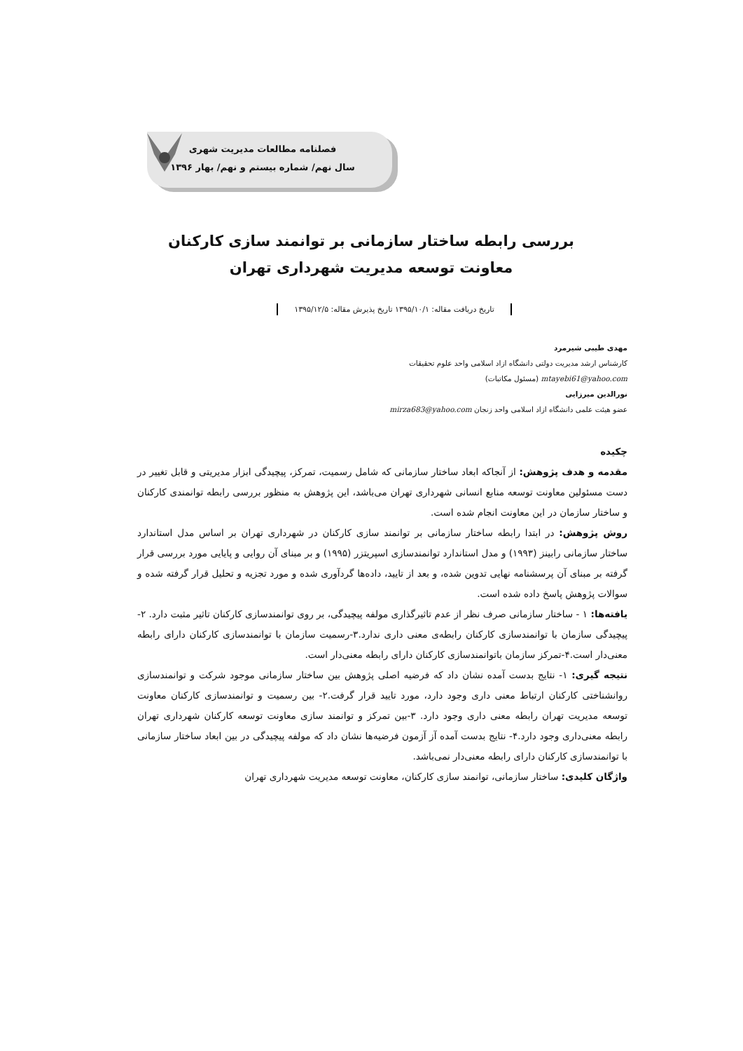فصلنامه مطالعات مدیریت شهری
سال نهم/ شماره بیستم و نهم/ بهار ۱۳۹۶
بررسی رابطه ساختار سازمانی بر توانمند سازی کارکنان
معاونت توسعه مدیریت شهرداری تهران
تاریخ دریافت مقاله: ۱۳۹۵/۱۰/۱ تاریخ پذیرش مقاله: ۱۳۹۵/۱۲/۵
مهدی طیبی شیرمرد
کارشناس ارشد مدیریت دولتی دانشگاه ازاد اسلامی واحد علوم تحقیقات
mtayebi61@yahoo.com (مسئول مکاتبات)
نورالدین میرزایی
عضو هیئت علمی دانشگاه ازاد اسلامی واحد زنجان mirza683@yahoo.com
چکیده
مقدمه و هدف پژوهش: از آنجاکه ابعاد ساختار سازمانی که شامل رسمیت، تمرکز، پیچیدگی ابزار مدیریتی و قابل تغییر در دست مسئولین معاونت توسعه منابع انسانی شهرداری تهران می‌باشد، این پژوهش به منظور بررسی رابطه توانمندی کارکنان و ساختار سازمان در این معاونت انجام شده است.
روش پژوهش: در ابتدا رابطه ساختار سازمانی بر توانمند سازی کارکنان در شهرداری تهران بر اساس مدل استاندارد ساختار سازمانی رابینز (۱۹۹۳) و مدل استاندارد توانمندسازی اسپریتزر (۱۹۹۵) و بر مبنای آن روایی و پایایی مورد بررسی قرار گرفته بر مبنای آن پرسشنامه نهایی تدوین شده، و بعد از تایید، داده‌ها گردآوری شده و مورد تجزیه و تحلیل قرار گرفته شده و سوالات پژوهش پاسخ داده شده است.
یافته‌ها: ۱ - ساختار سازمانی صرف نظر از عدم تاثیرگذاری مولفه پیچیدگی، بر روی توانمندسازی کارکنان تاثیر مثبت دارد. ۲-پیچیدگی سازمان با توانمندسازی کارکنان رابطه‌ی معنی داری ندارد.۳-رسمیت سازمان با توانمندسازی کارکنان دارای رابطه معنی‌دار است.۴-تمرکز سازمان باتوانمندسازی کارکنان دارای رابطه معنی‌دار است.
نتیجه گیری: ۱- نتایج بدست آمده نشان داد که فرضیه اصلی پژوهش بین ساختار سازمانی موجود شرکت و توانمندسازی روانشناختی کارکنان ارتباط معنی داری وجود دارد، مورد تایید قرار گرفت.۲- بین رسمیت و توانمندسازی کارکنان معاونت توسعه مدیریت تهران رابطه معنی داری وجود دارد. ۳-بین تمرکز و توانمند سازی معاونت توسعه کارکنان شهرداری تهران رابطه معنی‌داری وجود دارد.۴- نتایج بدست آمده آ‌ز آزمون فرضیه‌ها نشان داد که مولفه پیچیدگی در بین ابعاد ساختار سازمانی با توانمندسازی کارکنان دارای رابطه معنی‌دار نمی‌باشد.
واژگان کلیدی: ساختار سازمانی، توانمند سازی کارکنان، معاونت توسعه مدیریت شهرداری تهران